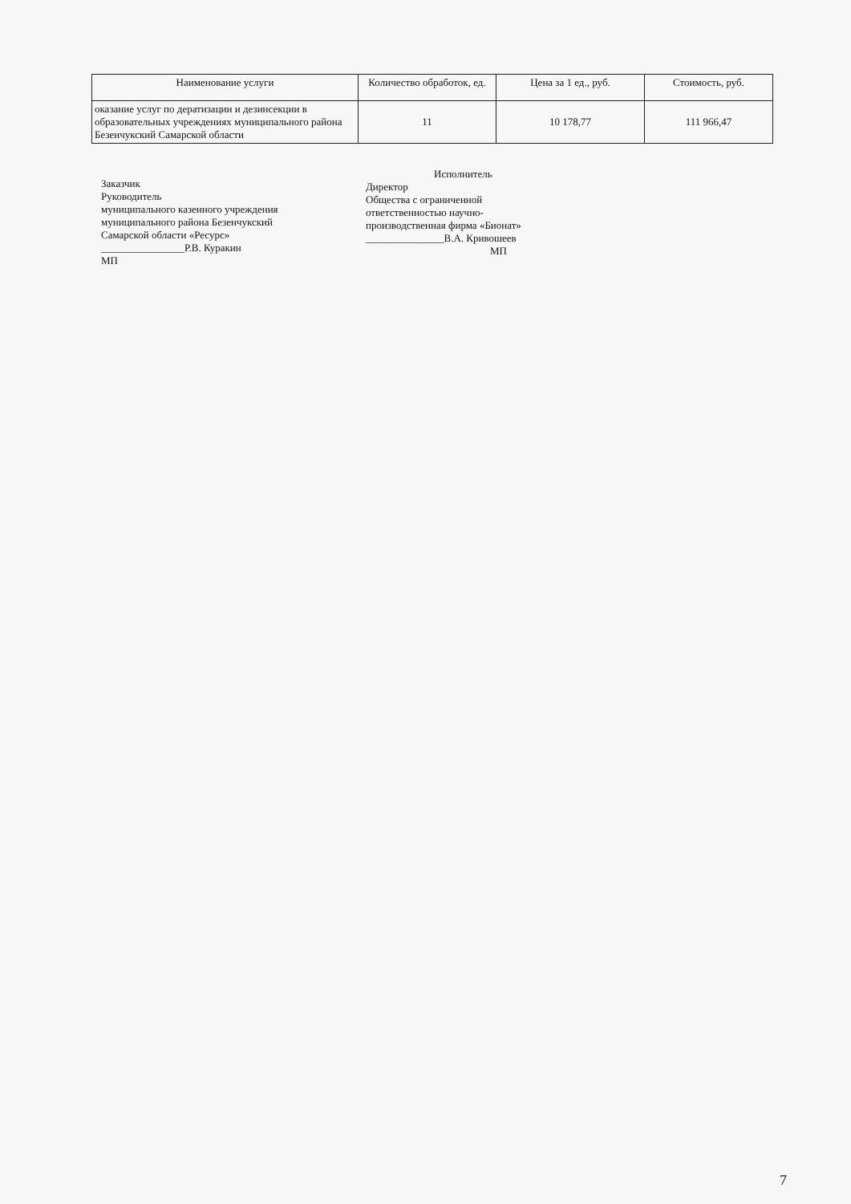| Наименование услуги | Количество обработок, ед. | Цена за 1 ед., руб. | Стоимость, руб. |
| --- | --- | --- | --- |
| оказание услуг по дератизации и дезинсекции в образовательных учреждениях муниципального района Безенчукский Самарской области | 11 | 10 178,77 | 111 966,47 |
Заказчик
Руководитель
муниципального казенного учреждения
муниципального района Безенчукский
Самарской области «Ресурс»
________________Р.В. Куракин
МП
Исполнитель
Директор
Общества с ограниченной
ответственностью научно-
производственная фирма «Бионат»
_______________В.А. Кривошеев
МП
7